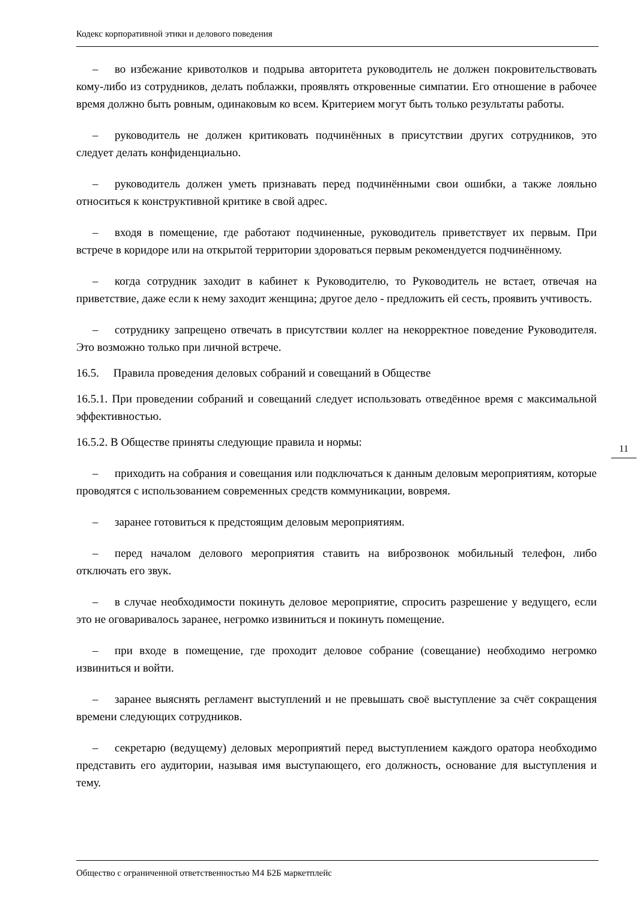Кодекс корпоративной этики и делового поведения
– во избежание кривотолков и подрыва авторитета руководитель не должен покровительствовать кому-либо из сотрудников, делать поблажки, проявлять откровенные симпатии. Его отношение в рабочее время должно быть ровным, одинаковым ко всем. Критерием могут быть только результаты работы.
– руководитель не должен критиковать подчинённых в присутствии других сотрудников, это следует делать конфиденциально.
– руководитель должен уметь признавать перед подчинёнными свои ошибки, а также лояльно относиться к конструктивной критике в свой адрес.
– входя в помещение, где работают подчиненные, руководитель приветствует их первым. При встрече в коридоре или на открытой территории здороваться первым рекомендуется подчинённому.
– когда сотрудник заходит в кабинет к Руководителю, то Руководитель не встает, отвечая на приветствие, даже если к нему заходит женщина; другое дело - предложить ей сесть, проявить учтивость.
– сотруднику запрещено отвечать в присутствии коллег на некорректное поведение Руководителя. Это возможно только при личной встрече.
16.5. Правила проведения деловых собраний и совещаний в Обществе
16.5.1. При проведении собраний и совещаний следует использовать отведённое время с максимальной эффективностью.
16.5.2. В Обществе приняты следующие правила и нормы:
– приходить на собрания и совещания или подключаться к данным деловым мероприятиям, которые проводятся с использованием современных средств коммуникации, вовремя.
– заранее готовиться к предстоящим деловым мероприятиям.
– перед началом делового мероприятия ставить на виброзвонок мобильный телефон, либо отключать его звук.
– в случае необходимости покинуть деловое мероприятие, спросить разрешение у ведущего, если это не оговаривалось заранее, негромко извиниться и покинуть помещение.
– при входе в помещение, где проходит деловое собрание (совещание) необходимо негромко извиниться и войти.
– заранее выяснять регламент выступлений и не превышать своё выступление за счёт сокращения времени следующих сотрудников.
– секретарю (ведущему) деловых мероприятий перед выступлением каждого оратора необходимо представить его аудитории, называя имя выступающего, его должность, основание для выступления и тему.
11
Общество с ограниченной ответственностью М4 Б2Б маркетплейс